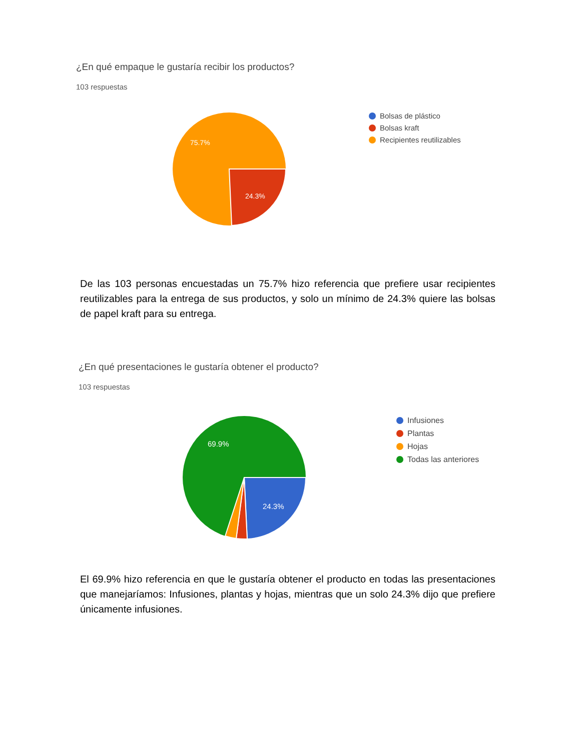¿En qué empaque le gustaría recibir los productos?
103 respuestas
75.7%
24.3%
Bolsas de plástico
Bolsas kraft
Recipientes reutilizables
De las 103 personas encuestadas un 75.7% hizo referencia que prefiere usar recipientes reutilizables para la entrega de sus productos, y solo un mínimo de 24.3% quiere las bolsas de papel kraft para su entrega.
¿En qué presentaciones le gustaría obtener el producto?
103 respuestas
69.9%
24.3%
Infusiones
Plantas
Hojas
Todas las anteriores
El 69.9% hizo referencia en que le gustaría obtener el producto en todas las presentaciones que manejaríamos: Infusiones, plantas y hojas, mientras que un solo 24.3% dijo que prefiere únicamente infusiones.